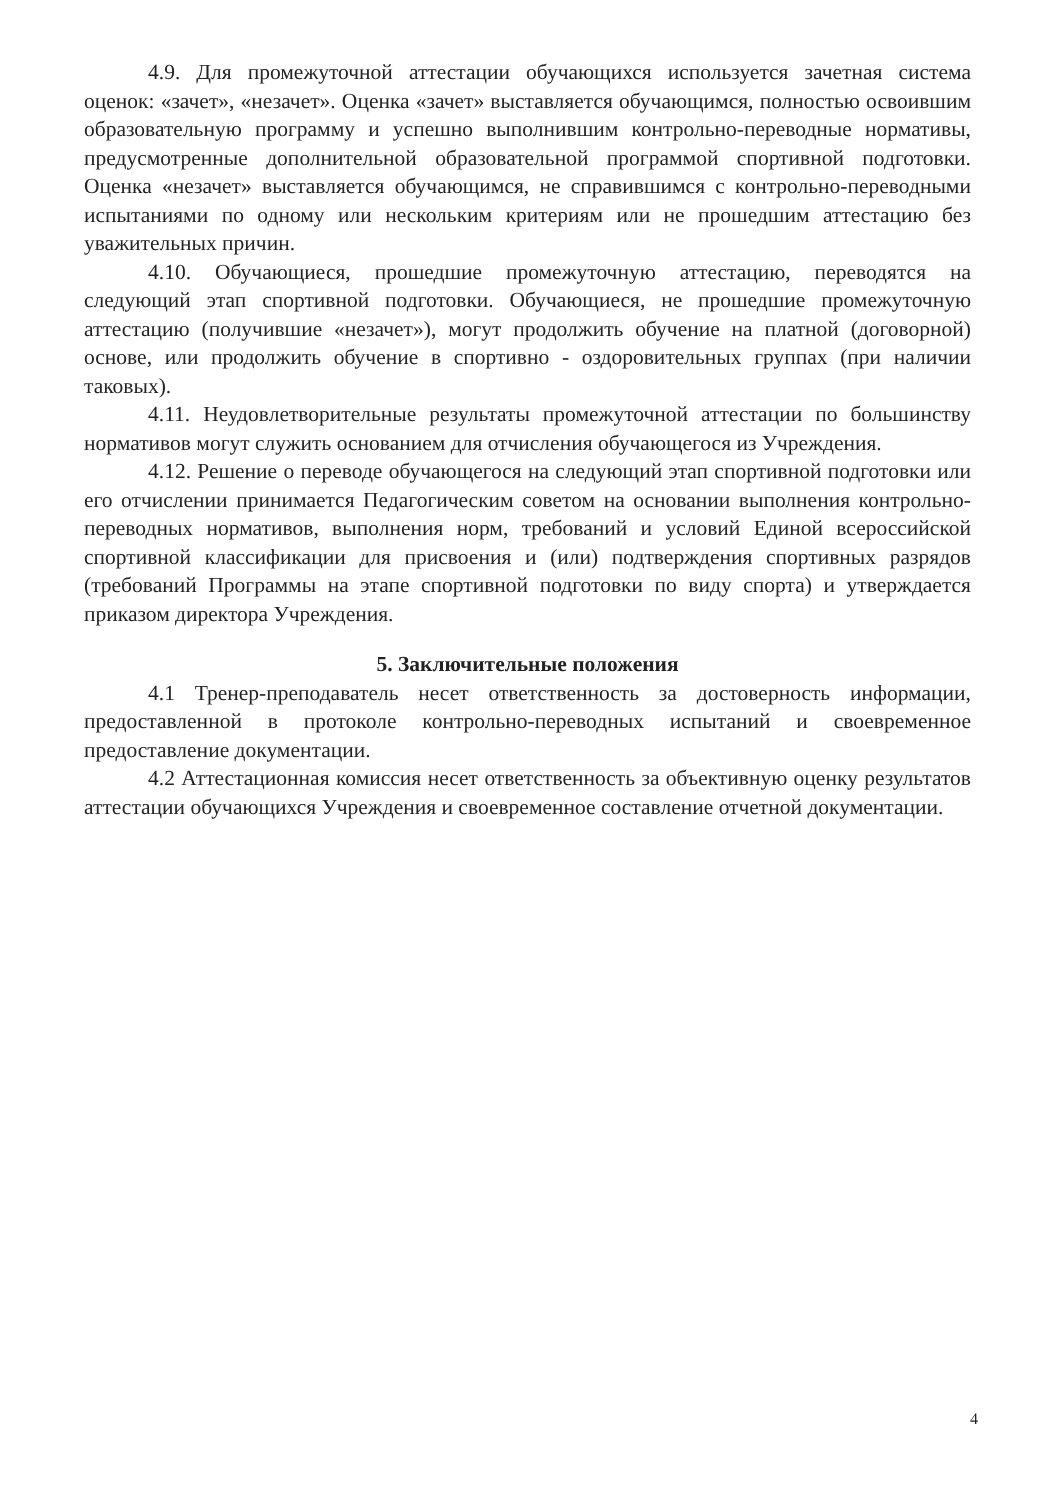4.9. Для промежуточной аттестации обучающихся используется зачетная система оценок: «зачет», «незачет». Оценка «зачет» выставляется обучающимся, полностью освоившим образовательную программу и успешно выполнившим контрольно-переводные нормативы, предусмотренные дополнительной образовательной программой спортивной подготовки. Оценка «незачет» выставляется обучающимся, не справившимся с контрольно-переводными испытаниями по одному или нескольким критериям или не прошедшим аттестацию без уважительных причин.
4.10. Обучающиеся, прошедшие промежуточную аттестацию, переводятся на следующий этап спортивной подготовки. Обучающиеся, не прошедшие промежуточную аттестацию (получившие «незачет»), могут продолжить обучение на платной (договорной) основе, или продолжить обучение в спортивно - оздоровительных группах (при наличии таковых).
4.11. Неудовлетворительные результаты промежуточной аттестации по большинству нормативов могут служить основанием для отчисления обучающегося из Учреждения.
4.12. Решение о переводе обучающегося на следующий этап спортивной подготовки или его отчислении принимается Педагогическим советом на основании выполнения контрольно-переводных нормативов, выполнения норм, требований и условий Единой всероссийской спортивной классификации для присвоения и (или) подтверждения спортивных разрядов (требований Программы на этапе спортивной подготовки по виду спорта) и утверждается приказом директора Учреждения.
5. Заключительные положения
4.1 Тренер-преподаватель несет ответственность за достоверность информации, предоставленной в протоколе контрольно-переводных испытаний и своевременное предоставление документации.
4.2 Аттестационная комиссия несет ответственность за объективную оценку результатов аттестации обучающихся Учреждения и своевременное составление отчетной документации.
4